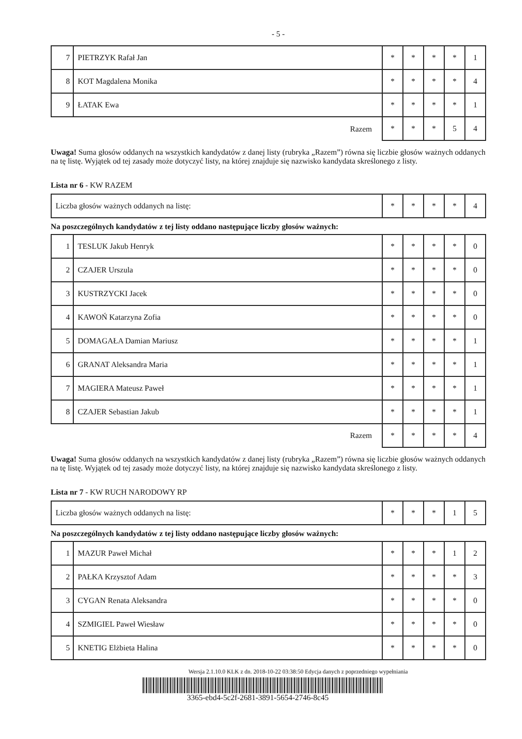- 5 -
| 7 | PIETRZYK Rafał Jan | * | * | * | * | 1 |
| 8 | KOT Magdalena Monika | * | * | * | * | 4 |
| 9 | ŁATAK Ewa | * | * | * | * | 1 |
| Razem | | * | * | * | 5 | 4 |
Uwaga! Suma głosów oddanych na wszystkich kandydatów z danej listy (rubryka „Razem”) równa się liczbie głosów ważnych oddanych na tę listę. Wyjątek od tej zasady może dotyczyć listy, na której znajduje się nazwisko kandydata skreślonego z listy.
Lista nr 6 - KW RAZEM
| Liczba głosów ważnych oddanych na listę: | * | * | * | * | 4 |
Na poszczególnych kandydatów z tej listy oddano następujące liczby głosów ważnych:
| 1 | TESLUK Jakub Henryk | * | * | * | * | 0 |
| 2 | CZAJER Urszula | * | * | * | * | 0 |
| 3 | KUSTRZYCKI Jacek | * | * | * | * | 0 |
| 4 | KAWOŃ Katarzyna Zofia | * | * | * | * | 0 |
| 5 | DOMAGAŁA Damian Mariusz | * | * | * | * | 1 |
| 6 | GRANAT Aleksandra Maria | * | * | * | * | 1 |
| 7 | MAGIERA Mateusz Paweł | * | * | * | * | 1 |
| 8 | CZAJER Sebastian Jakub | * | * | * | * | 1 |
| Razem | | * | * | * | * | 4 |
Uwaga! Suma głosów oddanych na wszystkich kandydatów z danej listy (rubryka „Razem”) równa się liczbie głosów ważnych oddanych na tę listę. Wyjątek od tej zasady może dotyczyć listy, na której znajduje się nazwisko kandydata skreślonego z listy.
Lista nr 7 - KW RUCH NARODOWY RP
| Liczba głosów ważnych oddanych na listę: | * | * | * | 1 | 5 |
Na poszczególnych kandydatów z tej listy oddano następujące liczby głosów ważnych:
| 1 | MAZUR Paweł Michał | * | * | * | 1 | 2 |
| 2 | PAŁKA Krzysztof Adam | * | * | * | * | 3 |
| 3 | CYGAN Renata Aleksandra | * | * | * | * | 0 |
| 4 | SZMIGIEL Paweł Wiesław | * | * | * | * | 0 |
| 5 | KNETIG Elżbieta Halina | * | * | * | * | 0 |
Wersja 2.1.10.0 KLK z dn. 2018-10-22 03:38:50 Edycja danych z poprzedniego wypełniania
3365-ebd4-5c2f-2681-3891-5654-2746-8c45